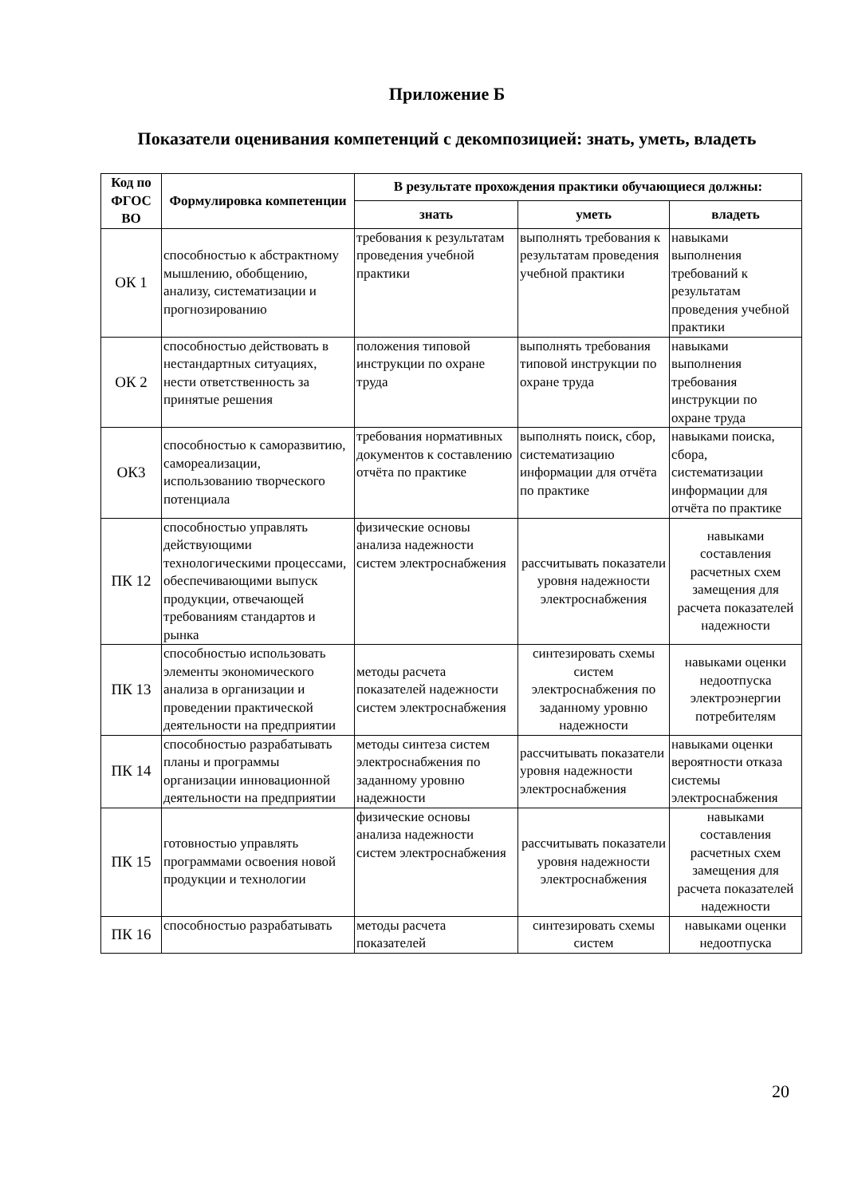Приложение Б
Показатели оценивания компетенций с декомпозицией: знать, уметь, владеть
| Код по ФГОС ВО | Формулировка компетенции | В результате прохождения практики обучающиеся должны: | | |
| --- | --- | --- | --- | --- |
| | | знать | уметь | владеть |
| ОК 1 | способностью к абстрактному мышлению, обобщению, анализу, систематизации и прогнозированию | требования к результатам проведения учебной практики | выполнять требования к результатам проведения учебной практики | навыками выполнения требований к результатам проведения учебной практики |
| ОК 2 | способностью действовать в нестандартных ситуациях, нести ответственность за принятые решения | положения типовой инструкции по охране труда | выполнять требования типовой инструкции по охране труда | навыками выполнения требования инструкции по охране труда |
| ОК3 | способностью к саморазвитию, самореализации, использованию творческого потенциала | требования нормативных документов к составлению отчёта по практике | выполнять поиск, сбор, систематизацию информации для отчёта по практике | навыками поиска, сбора, систематизации информации для отчёта по практике |
| ПК 12 | способностью управлять действующими технологическими процессами, обеспечивающими выпуск продукции, отвечающей требованиям стандартов и рынка | физические основы анализа надежности систем электроснабжения | рассчитывать показатели уровня надежности электроснабжения | навыками составления расчетных схем замещения для расчета показателей надежности |
| ПК 13 | способностью использовать элементы экономического анализа в организации и проведении практической деятельности на предприятии | методы расчета показателей надежности систем электроснабжения | синтезировать схемы систем электроснабжения по заданному уровню надежности | навыками оценки недоотпуска электроэнергии потребителям |
| ПК 14 | способностью разрабатывать планы и программы организации инновационной деятельности на предприятии | методы синтеза систем электроснабжения по заданному уровню надежности | рассчитывать показатели уровня надежности электроснабжения | навыками оценки вероятности отказа системы электроснабжения |
| ПК 15 | готовностью управлять программами освоения новой продукции и технологии | физические основы анализа надежности систем электроснабжения | рассчитывать показатели уровня надежности электроснабжения | навыками составления расчетных схем замещения для расчета показателей надежности |
| ПК 16 | способностью разрабатывать | методы расчета показателей | синтезировать схемы систем | навыками оценки недоотпуска |
20